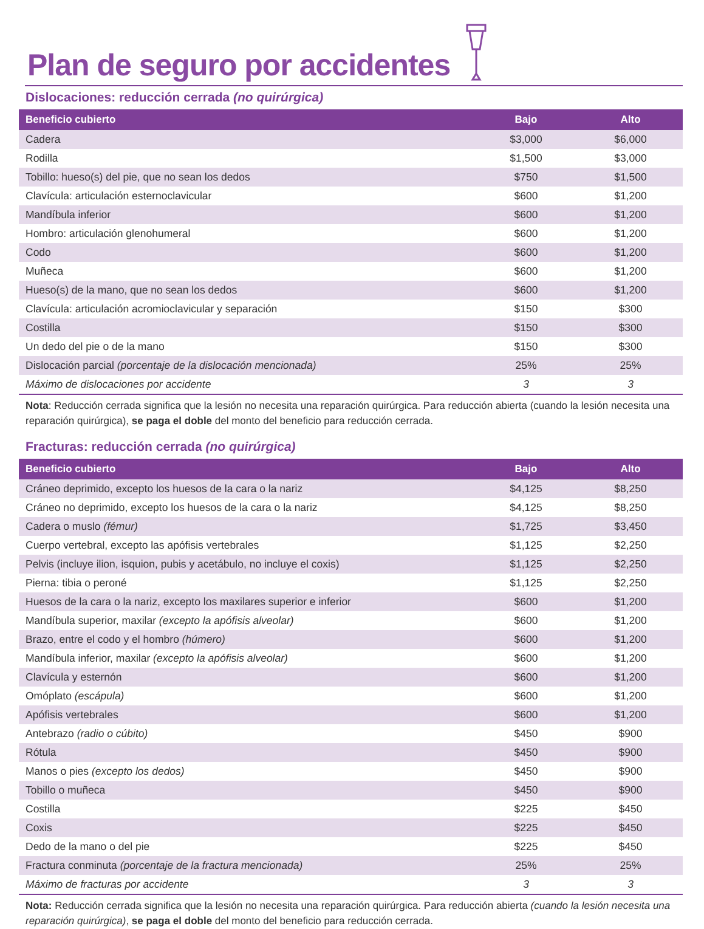Plan de seguro por accidentes
Dislocaciones: reducción cerrada (no quirúrgica)
| Beneficio cubierto | Bajo | Alto |
| --- | --- | --- |
| Cadera | $3,000 | $6,000 |
| Rodilla | $1,500 | $3,000 |
| Tobillo: hueso(s) del pie, que no sean los dedos | $750 | $1,500 |
| Clavícula: articulación esternoclavicular | $600 | $1,200 |
| Mandíbula inferior | $600 | $1,200 |
| Hombro: articulación glenohumeral | $600 | $1,200 |
| Codo | $600 | $1,200 |
| Muñeca | $600 | $1,200 |
| Hueso(s) de la mano, que no sean los dedos | $600 | $1,200 |
| Clavícula: articulación acromioclavicular y separación | $150 | $300 |
| Costilla | $150 | $300 |
| Un dedo del pie o de la mano | $150 | $300 |
| Dislocación parcial (porcentaje de la dislocación mencionada) | 25% | 25% |
| Máximo de dislocaciones por accidente | 3 | 3 |
Nota: Reducción cerrada significa que la lesión no necesita una reparación quirúrgica. Para reducción abierta (cuando la lesión necesita una reparación quirúrgica), se paga el doble del monto del beneficio para reducción cerrada.
Fracturas: reducción cerrada (no quirúrgica)
| Beneficio cubierto | Bajo | Alto |
| --- | --- | --- |
| Cráneo deprimido, excepto los huesos de la cara o la nariz | $4,125 | $8,250 |
| Cráneo no deprimido, excepto los huesos de la cara o la nariz | $4,125 | $8,250 |
| Cadera o muslo (fémur) | $1,725 | $3,450 |
| Cuerpo vertebral, excepto las apófisis vertebrales | $1,125 | $2,250 |
| Pelvis (incluye ilion, isquion, pubis y acetábulo, no incluye el coxis) | $1,125 | $2,250 |
| Pierna: tibia o peroné | $1,125 | $2,250 |
| Huesos de la cara o la nariz, excepto los maxilares superior e inferior | $600 | $1,200 |
| Mandíbula superior, maxilar (excepto la apófisis alveolar) | $600 | $1,200 |
| Brazo, entre el codo y el hombro (húmero) | $600 | $1,200 |
| Mandíbula inferior, maxilar (excepto la apófisis alveolar) | $600 | $1,200 |
| Clavícula y esternón | $600 | $1,200 |
| Omóplato (escápula) | $600 | $1,200 |
| Apófisis vertebrales | $600 | $1,200 |
| Antebrazo (radio o cúbito) | $450 | $900 |
| Rótula | $450 | $900 |
| Manos o pies (excepto los dedos) | $450 | $900 |
| Tobillo o muñeca | $450 | $900 |
| Costilla | $225 | $450 |
| Coxis | $225 | $450 |
| Dedo de la mano o del pie | $225 | $450 |
| Fractura conminuta (porcentaje de la fractura mencionada) | 25% | 25% |
| Máximo de fracturas por accidente | 3 | 3 |
Nota: Reducción cerrada significa que la lesión no necesita una reparación quirúrgica. Para reducción abierta (cuando la lesión necesita una reparación quirúrgica), se paga el doble del monto del beneficio para reducción cerrada.